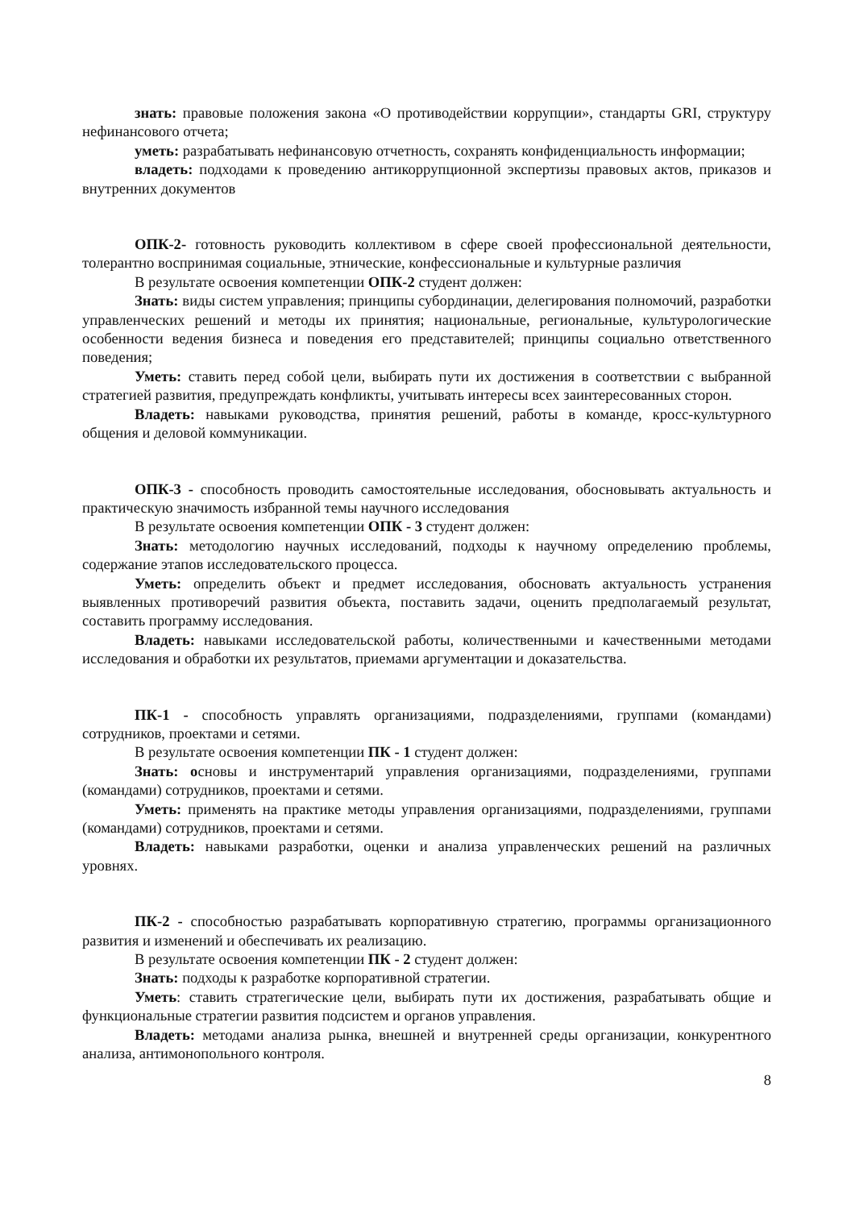знать: правовые положения закона «О противодействии коррупции», стандарты GRI, структуру нефинансового отчета;
уметь: разрабатывать нефинансовую отчетность, сохранять конфиденциальность информации;
владеть: подходами к проведению антикоррупционной экспертизы правовых актов, приказов и внутренних документов
ОПК-2- готовность руководить коллективом в сфере своей профессиональной деятельности, толерантно воспринимая социальные, этнические, конфессиональные и культурные различия
В результате освоения компетенции ОПК-2 студент должен:
Знать: виды систем управления; принципы субординации, делегирования полномочий, разработки управленческих решений и методы их принятия; национальные, региональные, культурологические особенности ведения бизнеса и поведения его представителей; принципы социально ответственного поведения;
Уметь: ставить перед собой цели, выбирать пути их достижения в соответствии с выбранной стратегией развития, предупреждать конфликты, учитывать интересы всех заинтересованных сторон.
Владеть: навыками руководства, принятия решений, работы в команде, кросс-культурного общения и деловой коммуникации.
ОПК-3 - способность проводить самостоятельные исследования, обосновывать актуальность и практическую значимость избранной темы научного исследования
В результате освоения компетенции ОПК - 3 студент должен:
Знать: методологию научных исследований, подходы к научному определению проблемы, содержание этапов исследовательского процесса.
Уметь: определить объект и предмет исследования, обосновать актуальность устранения выявленных противоречий развития объекта, поставить задачи, оценить предполагаемый результат, составить программу исследования.
Владеть: навыками исследовательской работы, количественными и качественными методами исследования и обработки их результатов, приемами аргументации и доказательства.
ПК-1 - способность управлять организациями, подразделениями, группами (командами) сотрудников, проектами и сетями.
В результате освоения компетенции ПК - 1 студент должен:
Знать: основы и инструментарий управления организациями, подразделениями, группами (командами) сотрудников, проектами и сетями.
Уметь: применять на практике методы управления организациями, подразделениями, группами (командами) сотрудников, проектами и сетями.
Владеть: навыками разработки, оценки и анализа управленческих решений на различных уровнях.
ПК-2 - способностью разрабатывать корпоративную стратегию, программы организационного развития и изменений и обеспечивать их реализацию.
В результате освоения компетенции ПК - 2 студент должен:
Знать: подходы к разработке корпоративной стратегии.
Уметь: ставить стратегические цели, выбирать пути их достижения, разрабатывать общие и функциональные стратегии развития подсистем и органов управления.
Владеть: методами анализа рынка, внешней и внутренней среды организации, конкурентного анализа, антимонопольного контроля.
8